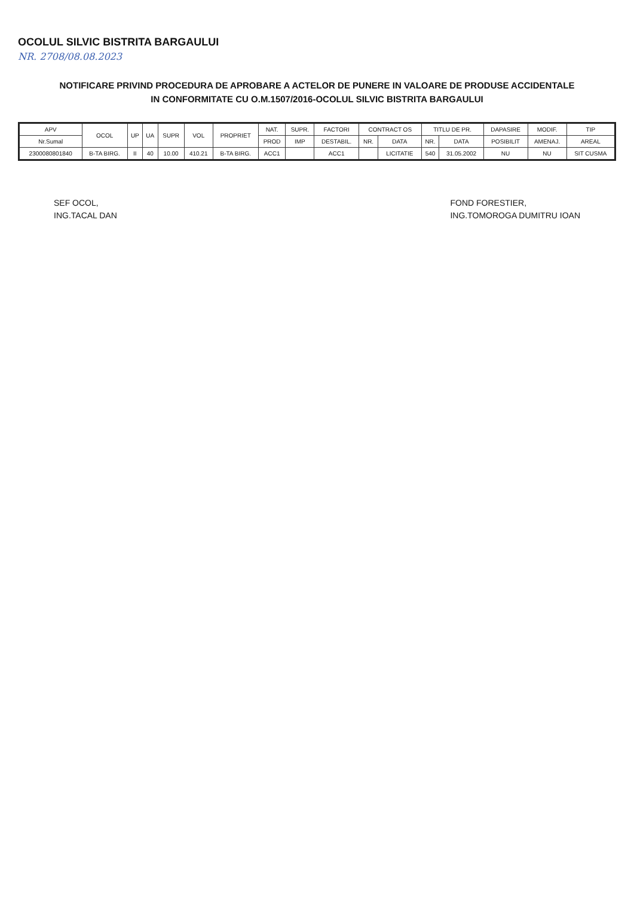OCOLUL SILVIC BISTRITA BARGAULUI
NR. 2708/08.08.2023
NOTIFICARE PRIVIND PROCEDURA DE APROBARE A ACTELOR DE PUNERE IN VALOARE DE PRODUSE ACCIDENTALE
IN CONFORMITATE CU O.M.1507/2016-OCOLUL SILVIC BISTRITA BARGAULUI
| APV | OCOL | UP | UA | SUPR | VOL | PROPRIET | NAT. | SUPR. | FACTORI | CONTRACT OS | | TITLU DE PR. | | DAPASIRE | MODIF. | TIP |
| --- | --- | --- | --- | --- | --- | --- | --- | --- | --- | --- | --- | --- | --- | --- | --- | --- |
| Nr.Sumal | | | | | | | PROD | IMP | DESTABIL. | NR. | DATA | NR. | DATA | POSIBILIT | AMENAJ. | AREAL |
| 2300080801840 | B-TA BIRG. | II | 40 | 10.00 | 410.21 | B-TA BIRG. | ACC1 | | ACC1 | | LICITATIE | 540 | 31.05.2002 | NU | NU | SIT CUSMA |
SEF OCOL,
ING.TACAL DAN
FOND FORESTIER,
ING.TOMOROGA DUMITRU IOAN